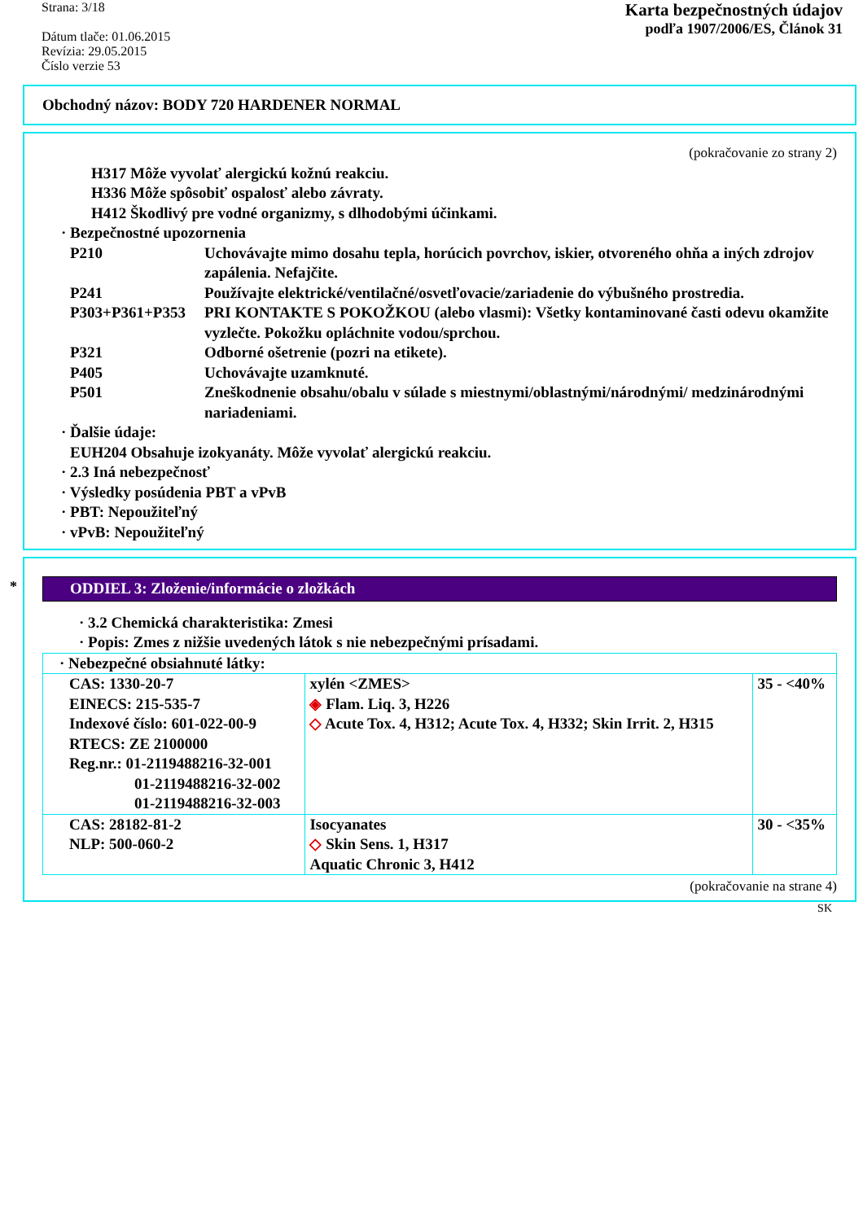Strana: 3/18
Dátum tlače: 01.06.2015
Revízia: 29.05.2015
Číslo verzie 53
Karta bezpečnostných údajov
podľa 1907/2006/ES, Článok 31
Obchodný názov: BODY 720 HARDENER NORMAL
(pokračovanie zo strany 2)
H317 Môže vyvolať alergickú kožnú reakciu.
H336 Môže spôsobiť ospalosť alebo závraty.
H412 Škodlivý pre vodné organizmy, s dlhodobými účinkami.
· Bezpečnostné upozornenia
P210 Uchovávajte mimo dosahu tepla, horúcich povrchov, iskier, otvoreného ohňa a iných zdrojov zapálenia. Nefajčite.
P241 Používajte elektrické/ventilačné/osvetľovacie/zariadenie do výbušného prostredia.
P303+P361+P353 PRI KONTAKTE S POKOŽKOU (alebo vlasmi): Všetky kontaminované časti odevu okamžite vyzlečte. Pokožku opláchnite vodou/sprchou.
P321 Odborné ošetrenie (pozri na etikete).
P405 Uchovávajte uzamknuté.
P501 Zneškodnenie obsahu/obalu v súlade s miestnymi/oblastnými/národnými/ medzinárodnými nariadeniami.
· Ďalšie údaje:
EUH204 Obsahuje izokyanáty. Môže vyvolať alergickú reakciu.
· 2.3 Iná nebezpečnosť
· Výsledky posúdenia PBT a vPvB
· PBT: Nepoužiteľný
· vPvB: Nepoužiteľný
*
ODDIEL 3: Zloženie/informácie o zložkách
· 3.2 Chemická charakteristika: Zmesi
· Popis: Zmes z nižšie uvedených látok s nie nebezpečnými prísadami.
| · Nebezpečné obsiahnuté látky: | | |
| CAS: 1330-20-7 EINECS: 215-535-7 Indexové číslo: 601-022-00-9 RTECS: ZE 2100000 Reg.nr.: 01-2119488216-32-001 01-2119488216-32-002 01-2119488216-32-003 | xylén <ZMES> ◈ Flam. Liq. 3, H226 ◇ Acute Tox. 4, H312; Acute Tox. 4, H332; Skin Irrit. 2, H315 | 35 - <40% |
| CAS: 28182-81-2 NLP: 500-060-2 | Isocyanates ◇ Skin Sens. 1, H317 Aquatic Chronic 3, H412 | 30 - <35% |
(pokračovanie na strane 4)
SK